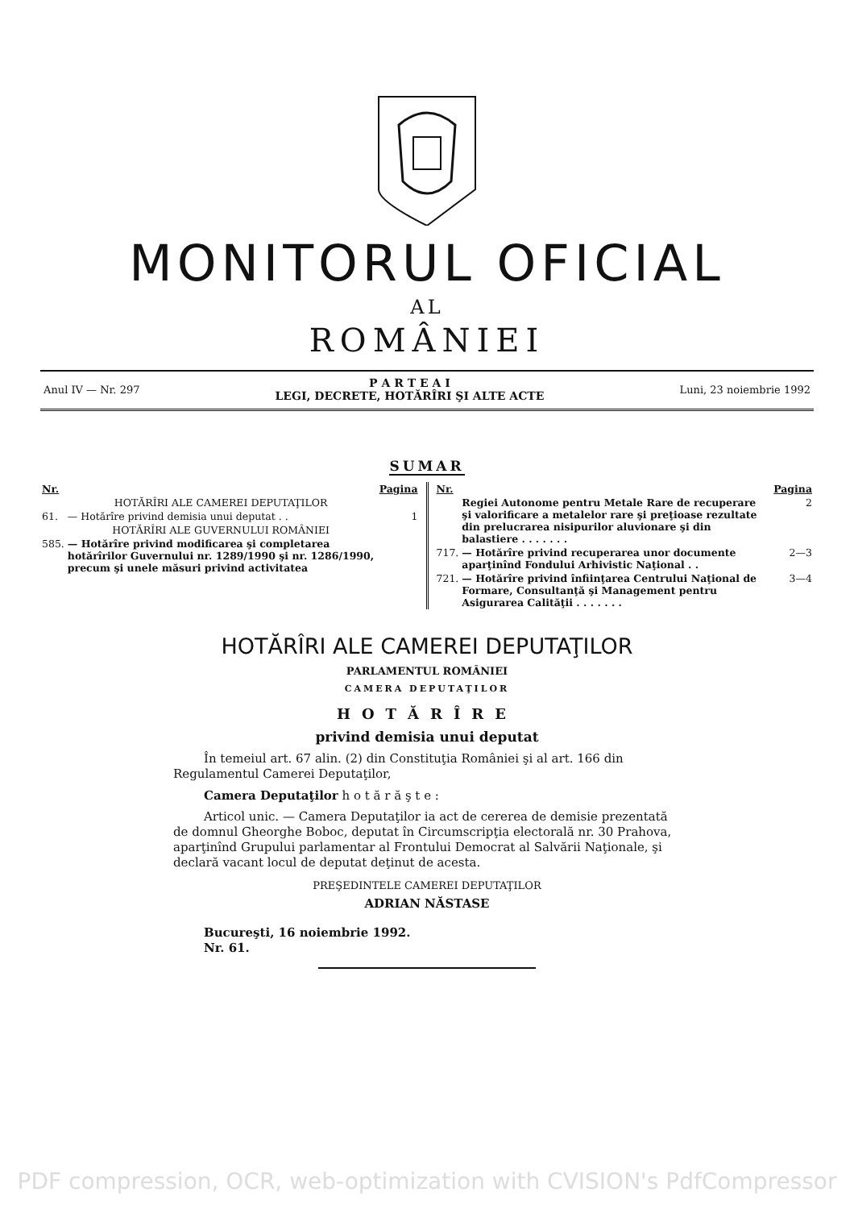MONITORUL OFICIAL
AL
ROMÂNIEI
Anul IV — Nr. 297
P A R T E A I
LEGI, DECRETE, HOTĂRÎRI ŞI ALTE ACTE
Luni, 23 noiembrie 1992
SUMAR
| Nr. | | Pagina |
| --- | --- | --- |
| | HOTĂRÎRI ALE CAMEREI DEPUTAŢILOR | |
| 61. | — Hotărîre privind demisia unui deputat . . | 1 |
| | HOTĂRÎRI ALE GUVERNULUI ROMÂNIEI | |
| 585. | — Hotărîre privind modificarea şi completarea hotărîrilor Guvernului nr. 1289/1990 şi nr. 1286/1990, precum şi unele măsuri privind activitatea | |
| Nr. | | Pagina |
| --- | --- | --- |
| | Regiei Autonome pentru Metale Rare de recuperare şi valorificare a metalelor rare şi preţioase rezultate din prelucrarea nisipurilor aluvionare şi din balastiere . . . . . . . | 2 |
| 717. | — Hotărîre privind recuperarea unor documente aparţinînd Fondului Arhivistic Naţional . . | 2—3 |
| 721. | — Hotărîre privind înfiinţarea Centrului Naţional de Formare, Consultanţă şi Management pentru Asigurarea Calităţii . . . . . . . | 3—4 |
HOTĂRÎRI ALE CAMEREI DEPUTAŢILOR
PARLAMENTUL ROMÂNIEI
CAMERA DEPUTAŢILOR
HOTĂRÎRE
privind demisia unui deputat
În temeiul art. 67 alin. (2) din Constituţia României şi al art. 166 din Regulamentul Camerei Deputaţilor,
Camera Deputaţilor h o t ă r ă ş t e :
Articol unic. — Camera Deputaţilor ia act de cererea de demisie prezentată de domnul Gheorghe Boboc, deputat în Circumscripţia electorală nr. 30 Prahova, aparţinînd Grupului parlamentar al Frontului Democrat al Salvării Naţionale, şi declară vacant locul de deputat deţinut de acesta.
PREŞEDINTELE CAMEREI DEPUTAŢILOR
ADRIAN NĂSTASE
Bucureşti, 16 noiembrie 1992.
Nr. 61.
PDF compression, OCR, web-optimization with CVISION's PdfCompressor